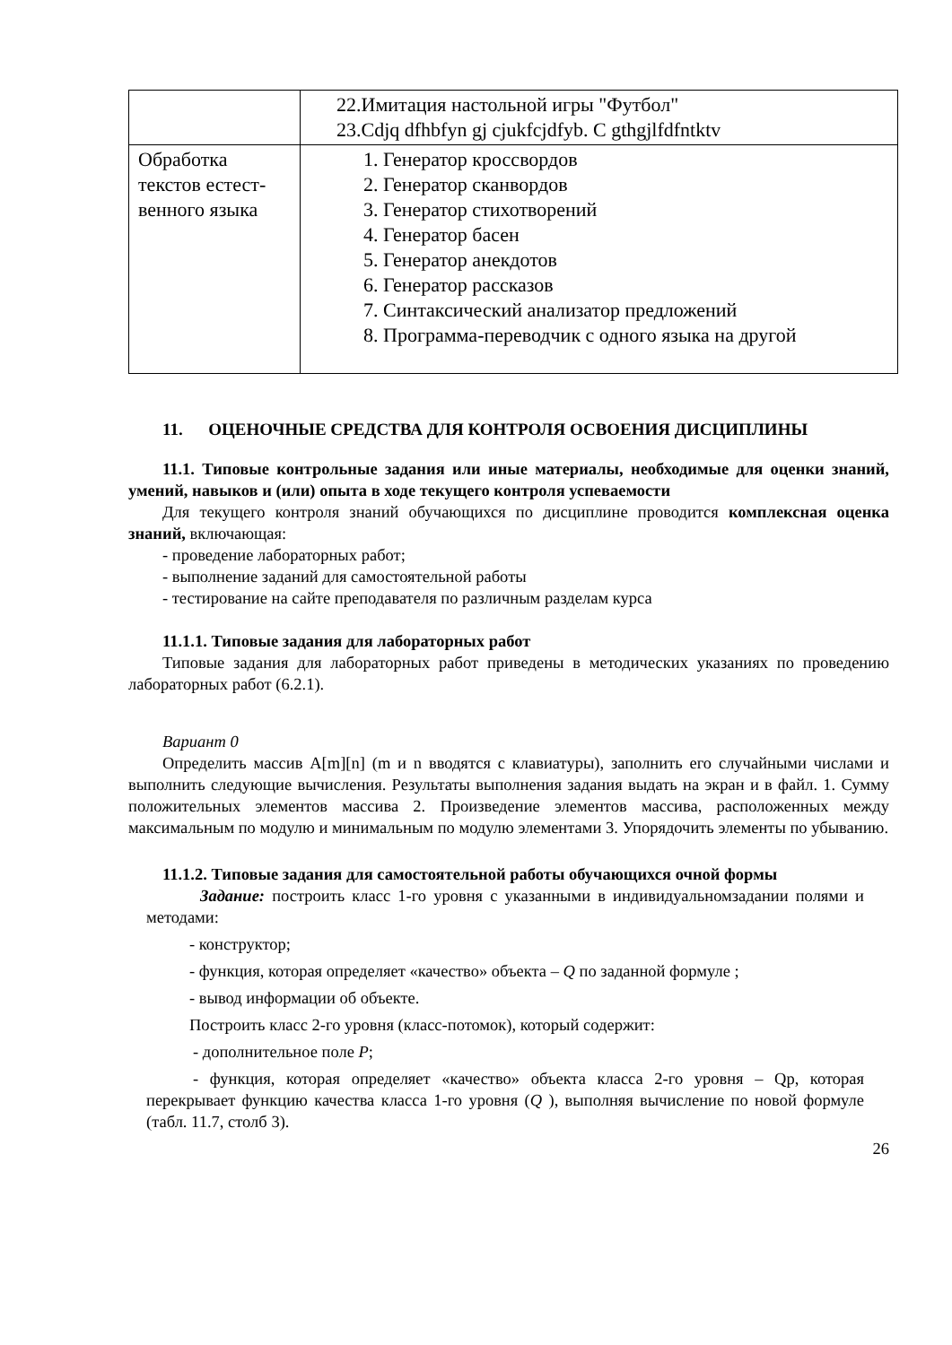| | 22.Имитация настольной игры "Футбол" 23.Cdjq dfhbfyn gj cjukfcjdfyb. C gthgjlfdfntktv |
| Обработка текстов естест-венного языка | 1. Генератор кроссвордов 2. Генератор сканвордов 3. Генератор стихотворений 4. Генератор басен 5. Генератор анекдотов 6. Генератор рассказов 7. Синтаксический анализатор предложений 8. Программа-переводчик с одного языка на другой |
11. ОЦЕНОЧНЫЕ СРЕДСТВА ДЛЯ КОНТРОЛЯ ОСВОЕНИЯ ДИСЦИПЛИНЫ
11.1. Типовые контрольные задания или иные материалы, необходимые для оценки знаний, умений, навыков и (или) опыта в ходе текущего контроля успеваемости
Для текущего контроля знаний обучающихся по дисциплине проводится комплексная оценка знаний, включающая:
- проведение лабораторных работ;
- выполнение заданий для самостоятельной работы
- тестирование на сайте преподавателя по различным разделам курса
11.1.1. Типовые задания для лабораторных работ
Типовые задания для лабораторных работ приведены в методических указаниях по проведению лабораторных работ (6.2.1).
Вариант 0
Определить массив A[m][n] (m и n вводятся с клавиатуры), заполнить его случайными числами и выполнить следующие вычисления. Результаты выполнения задания выдать на экран и в файл. 1. Сумму положительных элементов массива 2. Произведение элементов массива, расположенных между максимальным по модулю и минимальным по модулю элементами 3. Упорядочить элементы по убыванию.
11.1.2. Типовые задания для самостоятельной работы обучающихся очной формы
Задание: построить класс 1-го уровня с указанными в индивидуальномзадании полями и методами:
- конструктор;
- функция, которая определяет «качество» объекта – Q по заданной формуле ;
- вывод информации об объекте.
Построить класс 2-го уровня (класс-потомок), который содержит:
- дополнительное поле P;
- функция, которая определяет «качество» объекта класса 2-го уровня – Qp, которая перекрывает функцию качества класса 1-го уровня (Q ), выполняя вычисление по новой формуле (табл. 11.7, столб 3).
26